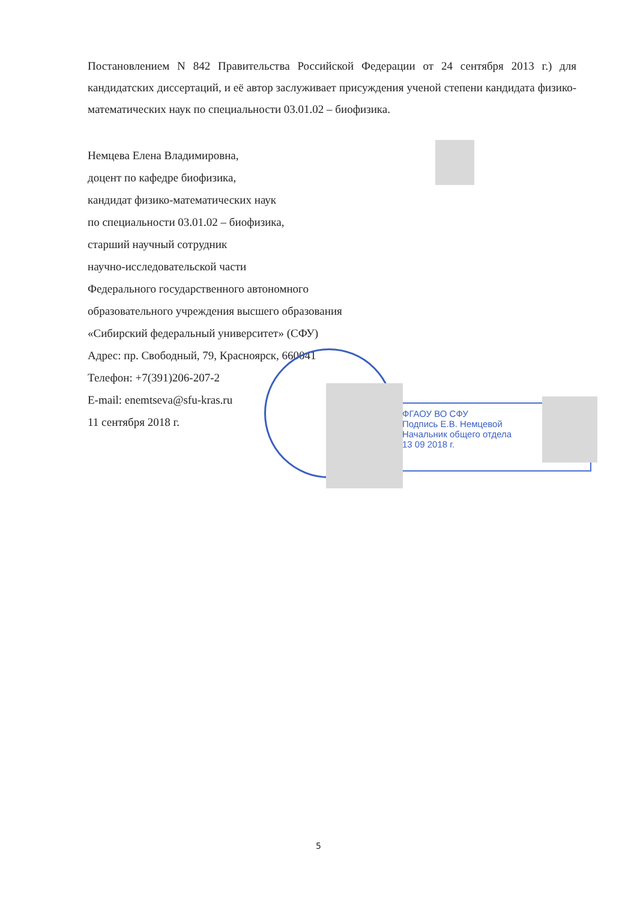Постановлением N 842 Правительства Российской Федерации от 24 сентября 2013 г.) для кандидатских диссертаций, и её автор заслуживает присуждения ученой степени кандидата физико-математических наук по специальности 03.01.02 – биофизика.
Немцева Елена Владимировна,
доцент по кафедре биофизика,
кандидат физико-математических наук
по специальности 03.01.02 – биофизика,
старший научный сотрудник
научно-исследовательской части
Федерального государственного автономного
образовательного учреждения высшего образования
«Сибирский федеральный университет» (СФУ)
Адрес: пр. Свободный, 79, Красноярск, 660041
Телефон: +7(391)206-207-2
E-mail: enemtseva@sfu-kras.ru
11 сентября 2018 г.
ФГАОУ ВО СФУ
Подпись Е.В. Немцевой
Начальник общего отдела
13 09 2018 г.
5